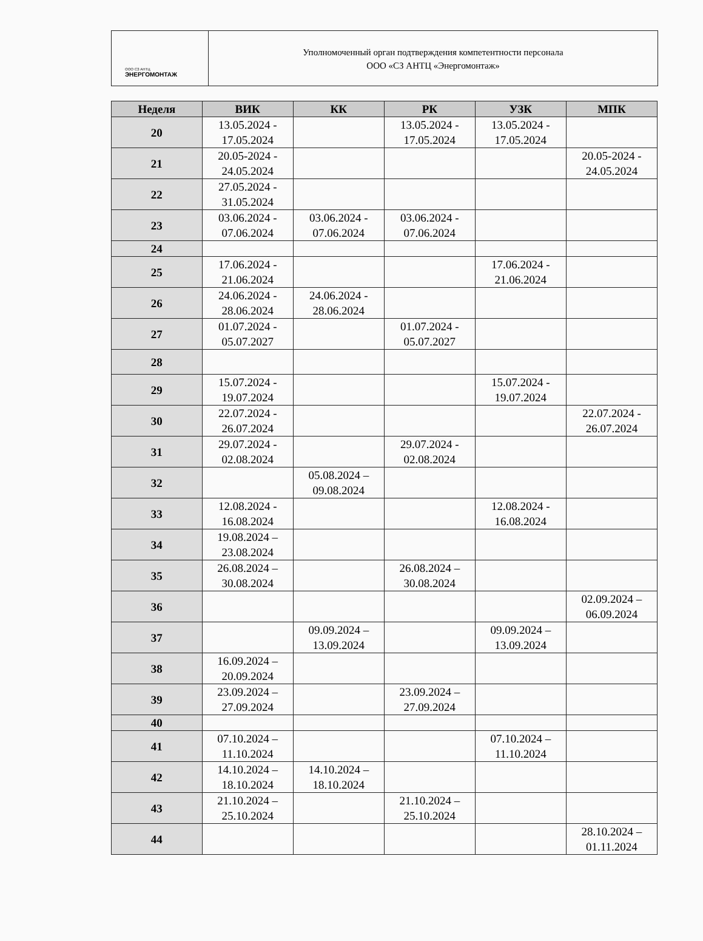ООО СЗ АНТЦ
ЭНЕРГОМОНТАЖ
Уполномоченный орган подтверждения компетентности персонала
ООО «СЗ АНТЦ «Энергомонтаж»
| Неделя | ВИК | КК | РК | УЗК | МПК |
| --- | --- | --- | --- | --- | --- |
| 20 | 13.05.2024 - 17.05.2024 | | 13.05.2024 - 17.05.2024 | 13.05.2024 - 17.05.2024 | |
| 21 | 20.05-2024 - 24.05.2024 | | | | 20.05-2024 - 24.05.2024 |
| 22 | 27.05.2024 - 31.05.2024 | | | | |
| 23 | 03.06.2024 - 07.06.2024 | 03.06.2024 - 07.06.2024 | 03.06.2024 - 07.06.2024 | | |
| 24 | | | | | |
| 25 | 17.06.2024 - 21.06.2024 | | | 17.06.2024 - 21.06.2024 | |
| 26 | 24.06.2024 - 28.06.2024 | 24.06.2024 - 28.06.2024 | | | |
| 27 | 01.07.2024 - 05.07.2027 | | 01.07.2024 - 05.07.2027 | | |
| 28 | | | | | |
| 29 | 15.07.2024 - 19.07.2024 | | | 15.07.2024 - 19.07.2024 | |
| 30 | 22.07.2024 - 26.07.2024 | | | | 22.07.2024 - 26.07.2024 |
| 31 | 29.07.2024 - 02.08.2024 | | 29.07.2024 - 02.08.2024 | | |
| 32 | | 05.08.2024 – 09.08.2024 | | | |
| 33 | 12.08.2024 - 16.08.2024 | | | 12.08.2024 - 16.08.2024 | |
| 34 | 19.08.2024 – 23.08.2024 | | | | |
| 35 | 26.08.2024 – 30.08.2024 | | 26.08.2024 – 30.08.2024 | | |
| 36 | | | | | 02.09.2024 – 06.09.2024 |
| 37 | | 09.09.2024 – 13.09.2024 | | 09.09.2024 – 13.09.2024 | |
| 38 | 16.09.2024 – 20.09.2024 | | | | |
| 39 | 23.09.2024 – 27.09.2024 | | 23.09.2024 – 27.09.2024 | | |
| 40 | | | | | |
| 41 | 07.10.2024 – 11.10.2024 | | | 07.10.2024 – 11.10.2024 | |
| 42 | 14.10.2024 – 18.10.2024 | 14.10.2024 – 18.10.2024 | | | |
| 43 | 21.10.2024 – 25.10.2024 | | 21.10.2024 – 25.10.2024 | | |
| 44 | | | | | 28.10.2024 – 01.11.2024 |